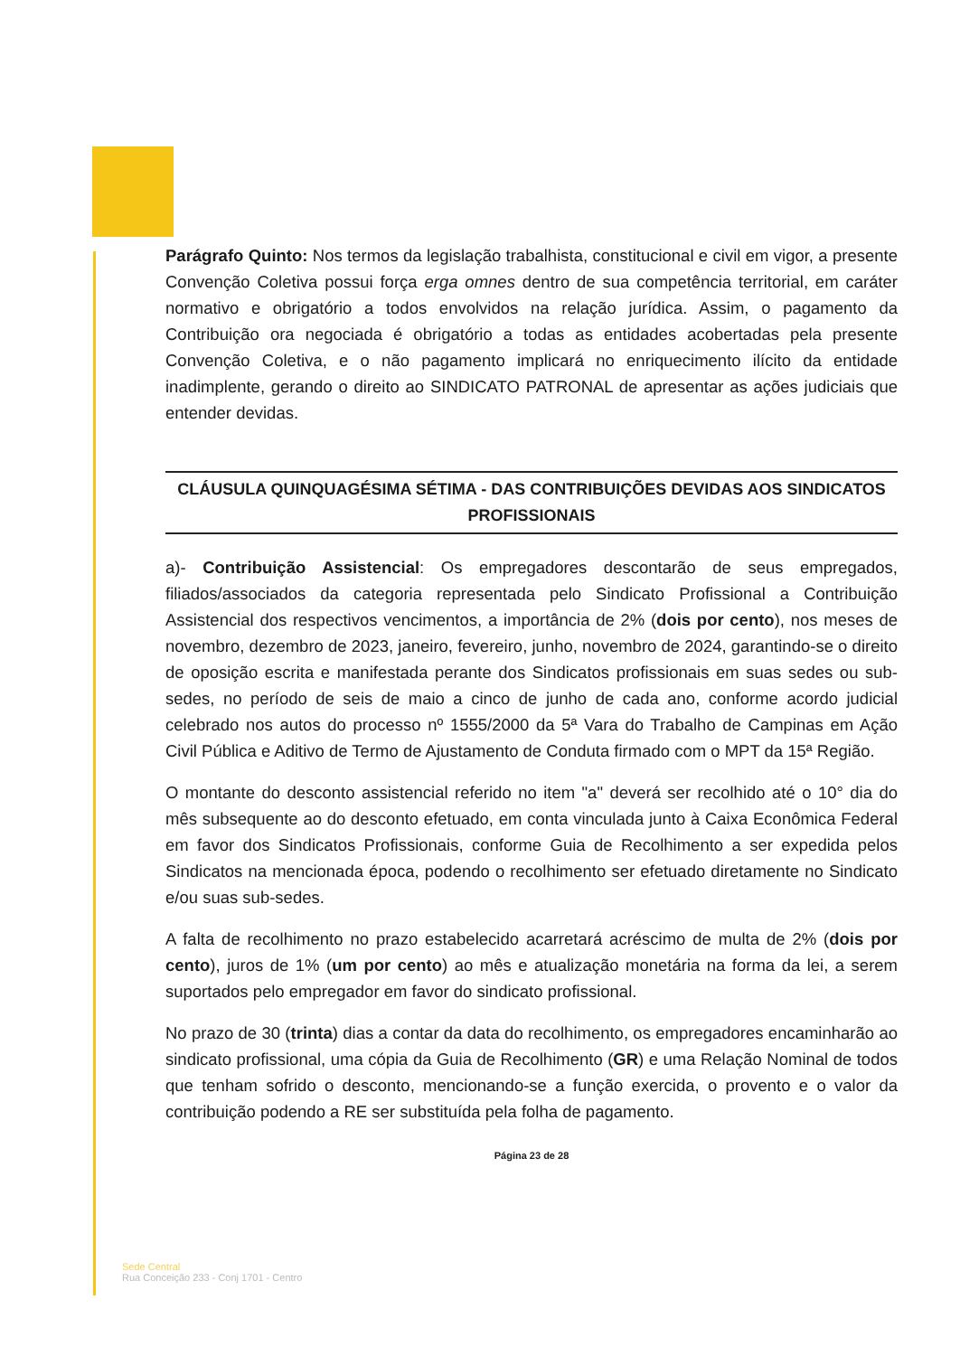Parágrafo Quinto: Nos termos da legislação trabalhista, constitucional e civil em vigor, a presente Convenção Coletiva possui força erga omnes dentro de sua competência territorial, em caráter normativo e obrigatório a todos envolvidos na relação jurídica. Assim, o pagamento da Contribuição ora negociada é obrigatório a todas as entidades acobertadas pela presente Convenção Coletiva, e o não pagamento implicará no enriquecimento ilícito da entidade inadimplente, gerando o direito ao SINDICATO PATRONAL de apresentar as ações judiciais que entender devidas.
CLÁUSULA QUINQUAGÉSIMA SÉTIMA - DAS CONTRIBUIÇÕES DEVIDAS AOS SINDICATOS PROFISSIONAIS
a)- Contribuição Assistencial: Os empregadores descontarão de seus empregados, filiados/associados da categoria representada pelo Sindicato Profissional a Contribuição Assistencial dos respectivos vencimentos, a importância de 2% (dois por cento), nos meses de novembro, dezembro de 2023, janeiro, fevereiro, junho, novembro de 2024, garantindo-se o direito de oposição escrita e manifestada perante dos Sindicatos profissionais em suas sedes ou sub-sedes, no período de seis de maio a cinco de junho de cada ano, conforme acordo judicial celebrado nos autos do processo nº 1555/2000 da 5ª Vara do Trabalho de Campinas em Ação Civil Pública e Aditivo de Termo de Ajustamento de Conduta firmado com o MPT da 15ª Região.
O montante do desconto assistencial referido no item "a" deverá ser recolhido até o 10° dia do mês subsequente ao do desconto efetuado, em conta vinculada junto à Caixa Econômica Federal em favor dos Sindicatos Profissionais, conforme Guia de Recolhimento a ser expedida pelos Sindicatos na mencionada época, podendo o recolhimento ser efetuado diretamente no Sindicato e/ou suas sub-sedes.
A falta de recolhimento no prazo estabelecido acarretará acréscimo de multa de 2% (dois por cento), juros de 1% (um por cento) ao mês e atualização monetária na forma da lei, a serem suportados pelo empregador em favor do sindicato profissional.
No prazo de 30 (trinta) dias a contar da data do recolhimento, os empregadores encaminharão ao sindicato profissional, uma cópia da Guia de Recolhimento (GR) e uma Relação Nominal de todos que tenham sofrido o desconto, mencionando-se a função exercida, o provento e o valor da contribuição podendo a RE ser substituída pela folha de pagamento.
Página 23 de 28
Sede Central
Rua Conceição 233 - Conj 1701 - Centro